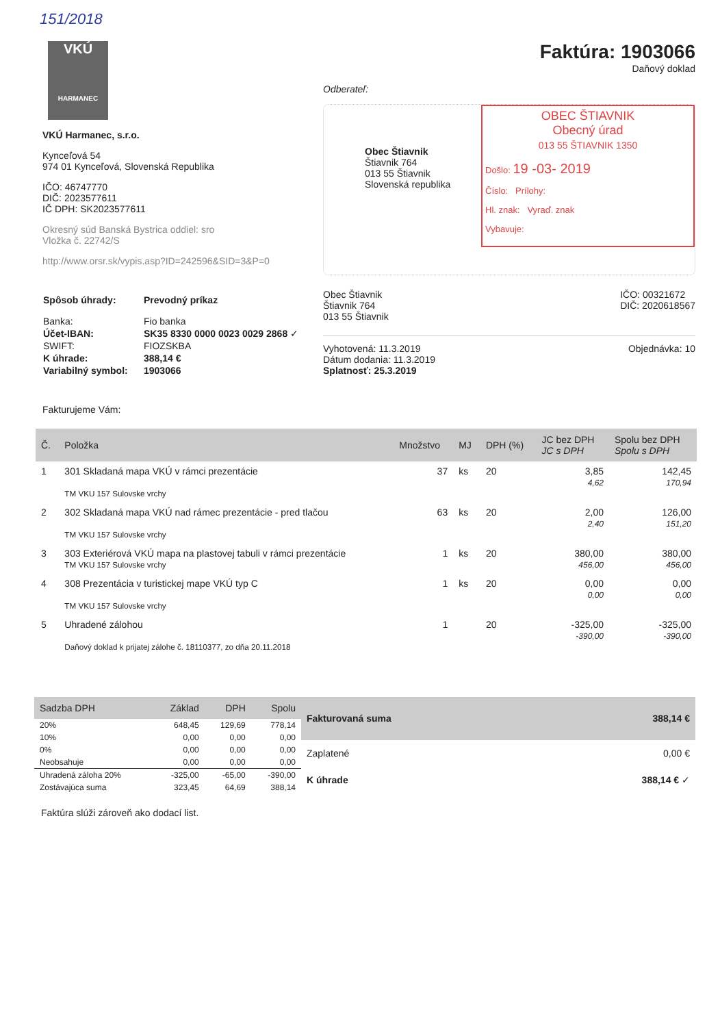151/2018
VKÚ
HARMANEC
VKÚ Harmanec, s.r.o.
Kynceľová 54
974 01 Kynceľová, Slovenská Republika
IČO: 46747770
DIČ: 2023577611
IČ DPH: SK2023577611
Okresný súd Banská Bystrica oddiel: sro
Vložka č. 22742/S
http://www.orsr.sk/vypis.asp?ID=242596&SID=3&P=0
| Spôsob úhrady: | Prevodný príkaz |
| Banka: | Fio banka |
| Účet-IBAN: | SK35 8330 0000 0023 0029 2868 ✓ |
| SWIFT: | FIOZSKBA |
| K úhrade: | 388,14 € |
| Variabilný symbol: | 1903066 |
Faktúra: 1903066
Daňový doklad
Odberateľ:
Obec Štiavnik
Štiavnik 764
013 55 Štiavnik
Slovenská republika
OBEC ŠTIAVNIK
Obecný úrad
013 55 ŠTIAVNIK 1350
Došlo: 19 -03- 2019
Číslo: Prílohy:
Hl. znak: Vyraď. znak
Vybavuje:
Obec Štiavnik
Štiavnik 764
013 55 Štiavnik
IČO: 00321672
DIČ: 2020618567
Vyhotovená: 11.3.2019
Dátum dodania: 11.3.2019
Splatnosť: 25.3.2019
Objednávka: 10
Fakturujeme Vám:
| Č. | Položka | Množstvo | MJ | DPH (%) | JC bez DPH JC s DPH | Spolu bez DPH Spolu s DPH |
| --- | --- | --- | --- | --- | --- | --- |
| 1 | 301 Skladaná mapa VKÚ v rámci prezentácie TM VKU 157 Sulovske vrchy | 37 | ks | 20 | 3,85 4,62 | 142,45 170,94 |
| 2 | 302 Skladaná mapa VKÚ nad rámec prezentácie - pred tlačou TM VKU 157 Sulovske vrchy | 63 | ks | 20 | 2,00 2,40 | 126,00 151,20 |
| 3 | 303 Exteriérová VKÚ mapa na plastovej tabuli v rámci prezentácie TM VKU 157 Sulovske vrchy | 1 | ks | 20 | 380,00 456,00 | 380,00 456,00 |
| 4 | 308 Prezentácia v turistickej mape VKÚ typ C TM VKU 157 Sulovske vrchy | 1 | ks | 20 | 0,00 0,00 | 0,00 0,00 |
| 5 | Uhradené zálohou Daňový doklad k prijatej zálohe č. 18110377, zo dňa 20.11.2018 | 1 | | 20 | -325,00 -390,00 | -325,00 -390,00 |
| Sadzba DPH | Základ | DPH | Spolu |
| --- | --- | --- | --- |
| 20% | 648,45 | 129,69 | 778,14 |
| 10% | 0,00 | 0,00 | 0,00 |
| 0% | 0,00 | 0,00 | 0,00 |
| Neobsahuje | 0,00 | 0,00 | 0,00 |
| Uhradená záloha 20% | -325,00 | -65,00 | -390,00 |
| Zostávajúca suma | 323,45 | 64,69 | 388,14 |
| Fakturovaná suma | 388,14 € |
| --- | --- |
| Zaplatené | 0,00 € |
| K úhrade | 388,14 € ✓ |
Faktúra slúži zároveň ako dodací list.